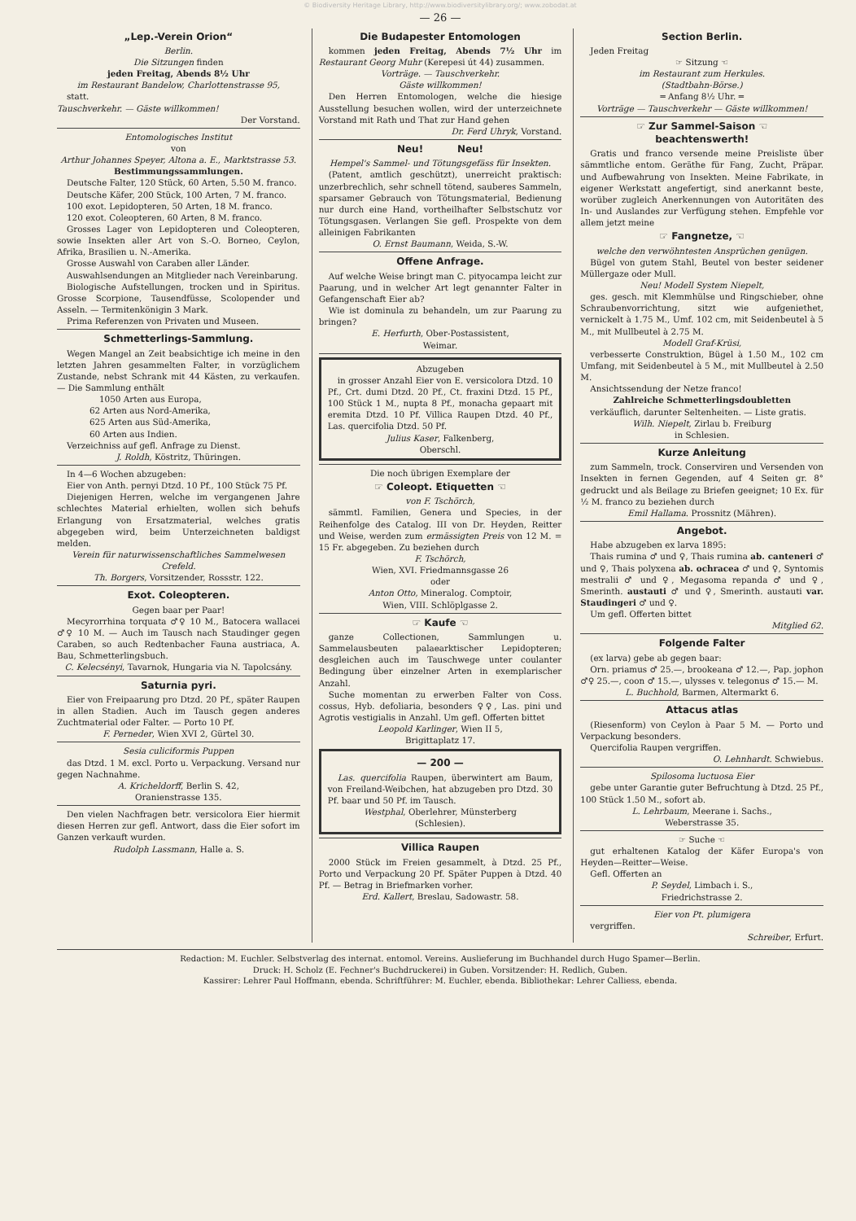© Biodiversity Heritage Library, http://www.biodiversitylibrary.org/; www.zobodat.at
— 26 —
„Lep.-Verein Orion“
Berlin.
Die Sitzungen finden
jeden Freitag, Abends 8½ Uhr
im Restaurant Bandelow, Charlottenstrasse 95,
statt.
Tauschverkehr. — Gäste willkommen!
Der Vorstand.
Entomologisches Institut
von
Arthur Johannes Speyer, Altona a. E., Marktstrasse 53.
Bestimmungssammlungen.
Deutsche Falter, 120 Stück, 60 Arten, 5.50 M. franco.
Deutsche Käfer, 200 Stück, 100 Arten, 7 M. franco.
100 exot. Lepidopteren, 50 Arten, 18 M. franco.
120 exot. Coleopteren, 60 Arten, 8 M. franco.
Grosses Lager von Lepidopteren und Coleopteren, sowie Insekten aller Art von S.-O. Borneo, Ceylon, Afrika, Brasilien u. N.-Amerika.
Grosse Auswahl von Caraben aller Länder.
Auswahlsendungen an Mitglieder nach Vereinbarung.
Biologische Aufstellungen, trocken und in Spiritus. Grosse Scorpione, Tausendfüsse, Scolopender und Asseln. — Termitenkönigin 3 Mark.
Prima Referenzen von Privaten und Museen.
Schmetterlings-Sammlung.
Wegen Mangel an Zeit beabsichtige ich meine in den letzten Jahren gesammelten Falter, in vorzüglichem Zustande, nebst Schrank mit 44 Kästen, zu verkaufen. — Die Sammlung enthält
1050 Arten aus Europa,
62 Arten aus Nord-Amerika,
625 Arten aus Süd-Amerika,
60 Arten aus Indien.
Verzeichniss auf gefl. Anfrage zu Dienst.
J. Roldh, Köstritz, Thüringen.
In 4—6 Wochen abzugeben:
Eier von Anth. pernyi Dtzd. 10 Pf., 100 Stück 75 Pf.
Diejenigen Herren, welche im vergangenen Jahre schlechtes Material erhielten, wollen sich behufs Erlangung von Ersatzmaterial, welches gratis abgegeben wird, beim Unterzeichneten baldigst melden.
Verein für naturwissenschaftliches Sammelwesen Crefeld.
Th. Borgers, Vorsitzender, Rossstr. 122.
Exot. Coleopteren.
Gegen baar per Paar!
Mecyrorrhina torquata ♂♀ 10 M., Batocera wallacei ♂♀ 10 M. — Auch im Tausch nach Staudinger gegen Caraben, so auch Redtenbacher Fauna austriaca, A. Bau, Schmetterlingsbuch.
C. Kelecsényi, Tavarnok, Hungaria via N. Tapolcsány.
Saturnia pyri.
Eier von Freipaarung pro Dtzd. 20 Pf., später Raupen in allen Stadien. Auch im Tausch gegen anderes Zuchtmaterial oder Falter. — Porto 10 Pf.
F. Perneder, Wien XVI 2, Gürtel 30.
Sesia culiciformis Puppen
das Dtzd. 1 M. excl. Porto u. Verpackung. Versand nur gegen Nachnahme.
A. Kricheldorff, Berlin S. 42,
Oranienstrasse 135.
Den vielen Nachfragen betr. versicolora Eier hiermit diesen Herren zur gefl. Antwort, dass die Eier sofort im Ganzen verkauft wurden.
Rudolph Lassmann, Halle a. S.
Die Budapester Entomologen
kommen jeden Freitag, Abends 7½ Uhr im Restaurant Georg Muhr (Kerepesi út 44) zusammen.
Vorträge. — Tauschverkehr.
Gäste willkommen!
Den Herren Entomologen, welche die hiesige Ausstellung besuchen wollen, wird der unterzeichnete Vorstand mit Rath und That zur Hand gehen
Dr. Ferd Uhryk, Vorstand.
Neu! Neu!
Hempel's Sammel- und Tötungsgefäss für Insekten.
(Patent, amtlich geschützt), unerreicht praktisch: unzerbrechlich, sehr schnell tötend, sauberes Sammeln, sparsamer Gebrauch von Tötungsmaterial, Bedienung nur durch eine Hand, vortheilhafter Selbstschutz vor Tötungsgasen. Verlangen Sie gefl. Prospekte von dem alleinigen Fabrikanten
O. Ernst Baumann, Weida, S.-W.
Offene Anfrage.
Auf welche Weise bringt man C. pityocampa leicht zur Paarung, und in welcher Art legt genannter Falter in Gefangenschaft Eier ab?
Wie ist dominula zu behandeln, um zur Paarung zu bringen?
E. Herfurth, Ober-Postassistent,
Weimar.
Abzugeben
in grosser Anzahl Eier von E. versicolora Dtzd. 10 Pf., Crt. dumi Dtzd. 20 Pf., Ct. fraxini Dtzd. 15 Pf., 100 Stück 1 M., nupta 8 Pf., monacha gepaart mit eremita Dtzd. 10 Pf. Villica Raupen Dtzd. 40 Pf., Las. quercifolia Dtzd. 50 Pf.
Julius Kaser, Falkenberg,
Oberschl.
Die noch übrigen Exemplare der
☞ Coleopt. Etiquetten ☜
von F. Tschörch,
sämmtl. Familien, Genera und Species, in der Reihenfolge des Catalog. III von Dr. Heyden, Reitter und Weise, werden zum ermässigten Preis von 12 M. = 15 Fr. abgegeben. Zu beziehen durch
F. Tschörch,
Wien, XVI. Friedmannsgasse 26
oder
Anton Otto, Mineralog. Comptoir,
Wien, VIII. Schlöplgasse 2.
☞ Kaufe ☜
ganze Collectionen, Sammlungen u. Sammelausbeuten palaearktischer Lepidopteren; desgleichen auch im Tauschwege unter coulanter Bedingung über einzelner Arten in exemplarischer Anzahl.
Suche momentan zu erwerben Falter von Coss. cossus, Hyb. defoliaria, besonders ♀♀, Las. pini und Agrotis vestigialis in Anzahl. Um gefl. Offerten bittet
Leopold Karlinger, Wien II 5,
Brigittaplatz 17.
— 200 —
Las. quercifolia Raupen, überwintert am Baum, von Freiland-Weibchen, hat abzugeben pro Dtzd. 30 Pf. baar und 50 Pf. im Tausch.
Westphal, Oberlehrer, Münsterberg
(Schlesien).
Villica Raupen
2000 Stück im Freien gesammelt, à Dtzd. 25 Pf., Porto und Verpackung 20 Pf. Später Puppen à Dtzd. 40 Pf. — Betrag in Briefmarken vorher.
Erd. Kallert, Breslau, Sadowastr. 58.
Section Berlin.
Jeden Freitag
☞ Sitzung ☜
im Restaurant zum Herkules.
(Stadtbahn-Börse.)
═ Anfang 8½ Uhr. ═
Vorträge — Tauschverkehr — Gäste willkommen!
☞ Zur Sammel-Saison ☜
beachtenswerth!
Gratis und franco versende meine Preisliste über sämmtliche entom. Geräthe für Fang, Zucht, Präpar. und Aufbewahrung von Insekten. Meine Fabrikate, in eigener Werkstatt angefertigt, sind anerkannt beste, worüber zugleich Anerkennungen von Autoritäten des In- und Auslandes zur Verfügung stehen. Empfehle vor allem jetzt meine
☞ Fangnetze, ☜
welche den verwöhntesten Ansprüchen genügen.
Bügel von gutem Stahl, Beutel von bester seidener Müllergaze oder Mull.
Neu! Modell System Niepelt,
ges. gesch. mit Klemmhülse und Ringschieber, ohne Schraubenvorrichtung, sitzt wie aufgeniethet, vernickelt à 1.75 M., Umf. 102 cm, mit Seidenbeutel à 5 M., mit Mullbeutel à 2.75 M.
Modell Graf-Krüsi,
verbesserte Construktion, Bügel à 1.50 M., 102 cm Umfang, mit Seidenbeutel à 5 M., mit Mullbeutel à 2.50 M.
Ansichtssendung der Netze franco!
Zahlreiche Schmetterlingsdoubletten
verkäuflich, darunter Seltenheiten. — Liste gratis.
Wilh. Niepelt, Zirlau b. Freiburg
in Schlesien.
Kurze Anleitung
zum Sammeln, trock. Conserviren und Versenden von Insekten in fernen Gegenden, auf 4 Seiten gr. 8° gedruckt und als Beilage zu Briefen geeignet; 10 Ex. für ½ M. franco zu beziehen durch
Emil Hallama. Prossnitz (Mähren).
Angebot.
Habe abzugeben ex larva 1895:
Thais rumina ♂ und ♀, Thais rumina ab. canteneri ♂ und ♀, Thais polyxena ab. ochracea ♂ und ♀, Syntomis mestralii ♂ und ♀, Megasoma repanda ♂ und ♀, Smerinth. austauti ♂ und ♀, Smerinth. austauti var. Staudingeri ♂ und ♀.
Um gefl. Offerten bittet
Mitglied 62.
Folgende Falter
(ex larva) gebe ab gegen baar:
Orn. priamus ♂ 25.—, brookeana ♂ 12.—, Pap. jophon ♂♀ 25.—, coon ♂ 15.—, ulysses v. telegonus ♂ 15.— M.
L. Buchhold, Barmen, Altermarkt 6.
Attacus atlas
(Riesenform) von Ceylon à Paar 5 M. — Porto und Verpackung besonders.
Quercifolia Raupen vergriffen.
O. Lehnhardt. Schwiebus.
Spilosoma luctuosa Eier
gebe unter Garantie guter Befruchtung à Dtzd. 25 Pf., 100 Stück 1.50 M., sofort ab.
L. Lehrbaum, Meerane i. Sachs.,
Weberstrasse 35.
☞ Suche ☜
gut erhaltenen Katalog der Käfer Europa's von Heyden—Reitter—Weise.
Gefl. Offerten an
P. Seydel, Limbach i. S.,
Friedrichstrasse 2.
Eier von Pt. plumigera
vergriffen.
Schreiber, Erfurt.
Redaction: M. Euchler. Selbstverlag des internat. entomol. Vereins. Auslieferung im Buchhandel durch Hugo Spamer—Berlin.
Druck: H. Scholz (E. Fechner's Buchdruckerei) in Guben. Vorsitzender: H. Redlich, Guben.
Kassirer: Lehrer Paul Hoffmann, ebenda. Schriftführer: M. Euchler, ebenda. Bibliothekar: Lehrer Calliess, ebenda.